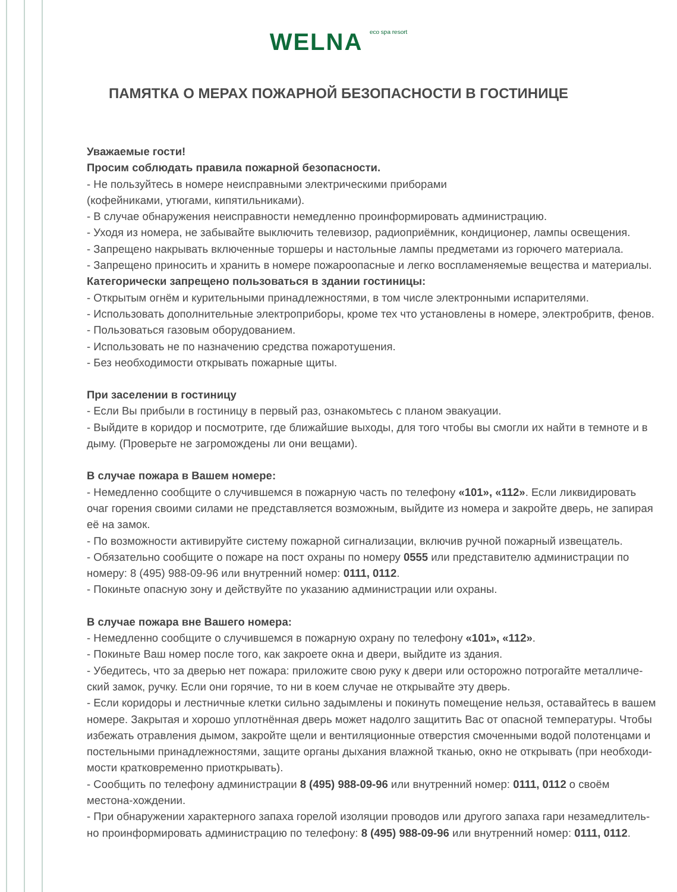WELNA eco spa resort
ПАМЯТКА О МЕРАХ ПОЖАРНОЙ БЕЗОПАСНОСТИ В ГОСТИНИЦЕ
Уважаемые гости!
Просим соблюдать правила пожарной безопасности.
- Не пользуйтесь в номере неисправными электрическими приборами
(кофейниками, утюгами, кипятильниками).
- В случае обнаружения неисправности немедленно проинформировать администрацию.
- Уходя из номера, не забывайте выключить телевизор, радиоприёмник, кондиционер, лампы освещения.
- Запрещено накрывать включенные торшеры и настольные лампы предметами из горючего материала.
- Запрещено приносить и хранить в номере пожароопасные и легко воспламеняемые вещества и материалы.
Категорически запрещено пользоваться в здании гостиницы:
- Открытым огнём и курительными принадлежностями, в том числе электронными испарителями.
- Использовать дополнительные электроприборы, кроме тех что установлены в номере, электробритв, фенов.
- Пользоваться газовым оборудованием.
- Использовать не по назначению средства пожаротушения.
- Без необходимости открывать пожарные щиты.
При заселении в гостиницу
- Если Вы прибыли в гостиницу в первый раз, ознакомьтесь с планом эвакуации.
- Выйдите в коридор и посмотрите, где ближайшие выходы, для того чтобы вы смогли их найти в темноте и в дыму. (Проверьте не загромождены ли они вещами).
В случае пожара в Вашем номере:
- Немедленно сообщите о случившемся в пожарную часть по телефону «101», «112». Если ликвидировать очаг горения своими силами не представляется возможным, выйдите из номера и закройте дверь, не запирая её на замок.
- По возможности активируйте систему пожарной сигнализации, включив ручной пожарный извещатель.
- Обязательно сообщите о пожаре на пост охраны по номеру 0555 или представителю администрации по номеру: 8 (495) 988-09-96 или внутренний номер: 0111, 0112.
- Покиньте опасную зону и действуйте по указанию администрации или охраны.
В случае пожара вне Вашего номера:
- Немедленно сообщите о случившемся в пожарную охрану по телефону «101», «112».
- Покиньте Ваш номер после того, как закроете окна и двери, выйдите из здания.
- Убедитесь, что за дверью нет пожара: приложите свою руку к двери или осторожно потрогайте металличе-ский замок, ручку. Если они горячие, то ни в коем случае не открывайте эту дверь.
- Если коридоры и лестничные клетки сильно задымлены и покинуть помещение нельзя, оставайтесь в вашем номере. Закрытая и хорошо уплотнённая дверь может надолго защитить Вас от опасной температуры. Чтобы избежать отравления дымом, закройте щели и вентиляционные отверстия смоченными водой полотенцами и постельными принадлежностями, защите органы дыхания влажной тканью, окно не открывать (при необходи-мости кратковременно приоткрывать).
- Сообщить по телефону администрации 8 (495) 988-09-96 или внутренний номер: 0111, 0112 о своём местона-хождении.
- При обнаружении характерного запаха горелой изоляции проводов или другого запаха гари незамедлитель-но проинформировать администрацию по телефону: 8 (495) 988-09-96 или внутренний номер: 0111, 0112.